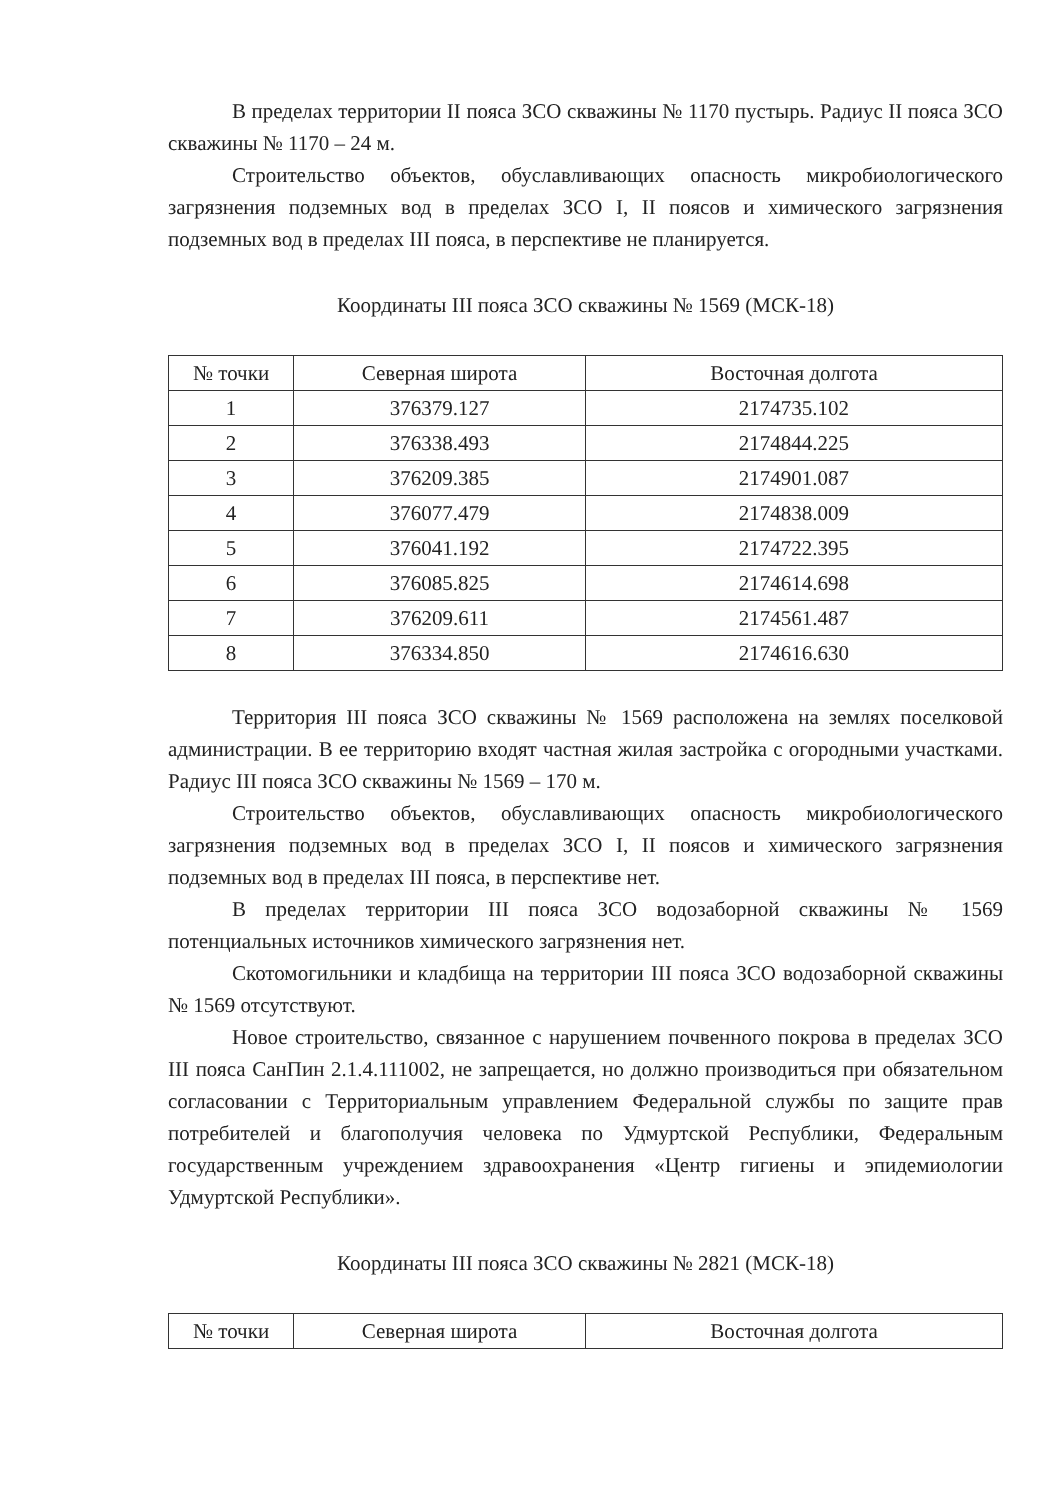В пределах территории II пояса ЗСО скважины № 1170 пустырь. Радиус II пояса ЗСО скважины № 1170 – 24 м.
Строительство объектов, обуславливающих опасность микробиологического загрязнения подземных вод в пределах ЗСО I, II поясов и химического загрязнения подземных вод в пределах III пояса, в перспективе не планируется.
Координаты III пояса ЗСО скважины № 1569 (МСК-18)
| № точки | Северная широта | Восточная долгота |
| --- | --- | --- |
| 1 | 376379.127 | 2174735.102 |
| 2 | 376338.493 | 2174844.225 |
| 3 | 376209.385 | 2174901.087 |
| 4 | 376077.479 | 2174838.009 |
| 5 | 376041.192 | 2174722.395 |
| 6 | 376085.825 | 2174614.698 |
| 7 | 376209.611 | 2174561.487 |
| 8 | 376334.850 | 2174616.630 |
Территория III пояса ЗСО скважины № 1569 расположена на землях поселковой администрации. В ее территорию входят частная жилая застройка с огородными участками. Радиус III пояса ЗСО скважины № 1569 – 170 м.
Строительство объектов, обуславливающих опасность микробиологического загрязнения подземных вод в пределах ЗСО I, II поясов и химического загрязнения подземных вод в пределах III пояса, в перспективе нет.
В пределах территории III пояса ЗСО водозаборной скважины № 1569 потенциальных источников химического загрязнения нет.
Скотомогильники и кладбища на территории III пояса ЗСО водозаборной скважины № 1569 отсутствуют.
Новое строительство, связанное с нарушением почвенного покрова в пределах ЗСО III пояса СанПин 2.1.4.111002, не запрещается, но должно производиться при обязательном согласовании с Территориальным управлением Федеральной службы по защите прав потребителей и благополучия человека по Удмуртской Республики, Федеральным государственным учреждением здравоохранения «Центр гигиены и эпидемиологии Удмуртской Республики».
Координаты III пояса ЗСО скважины № 2821 (МСК-18)
| № точки | Северная широта | Восточная долгота |
| --- | --- | --- |